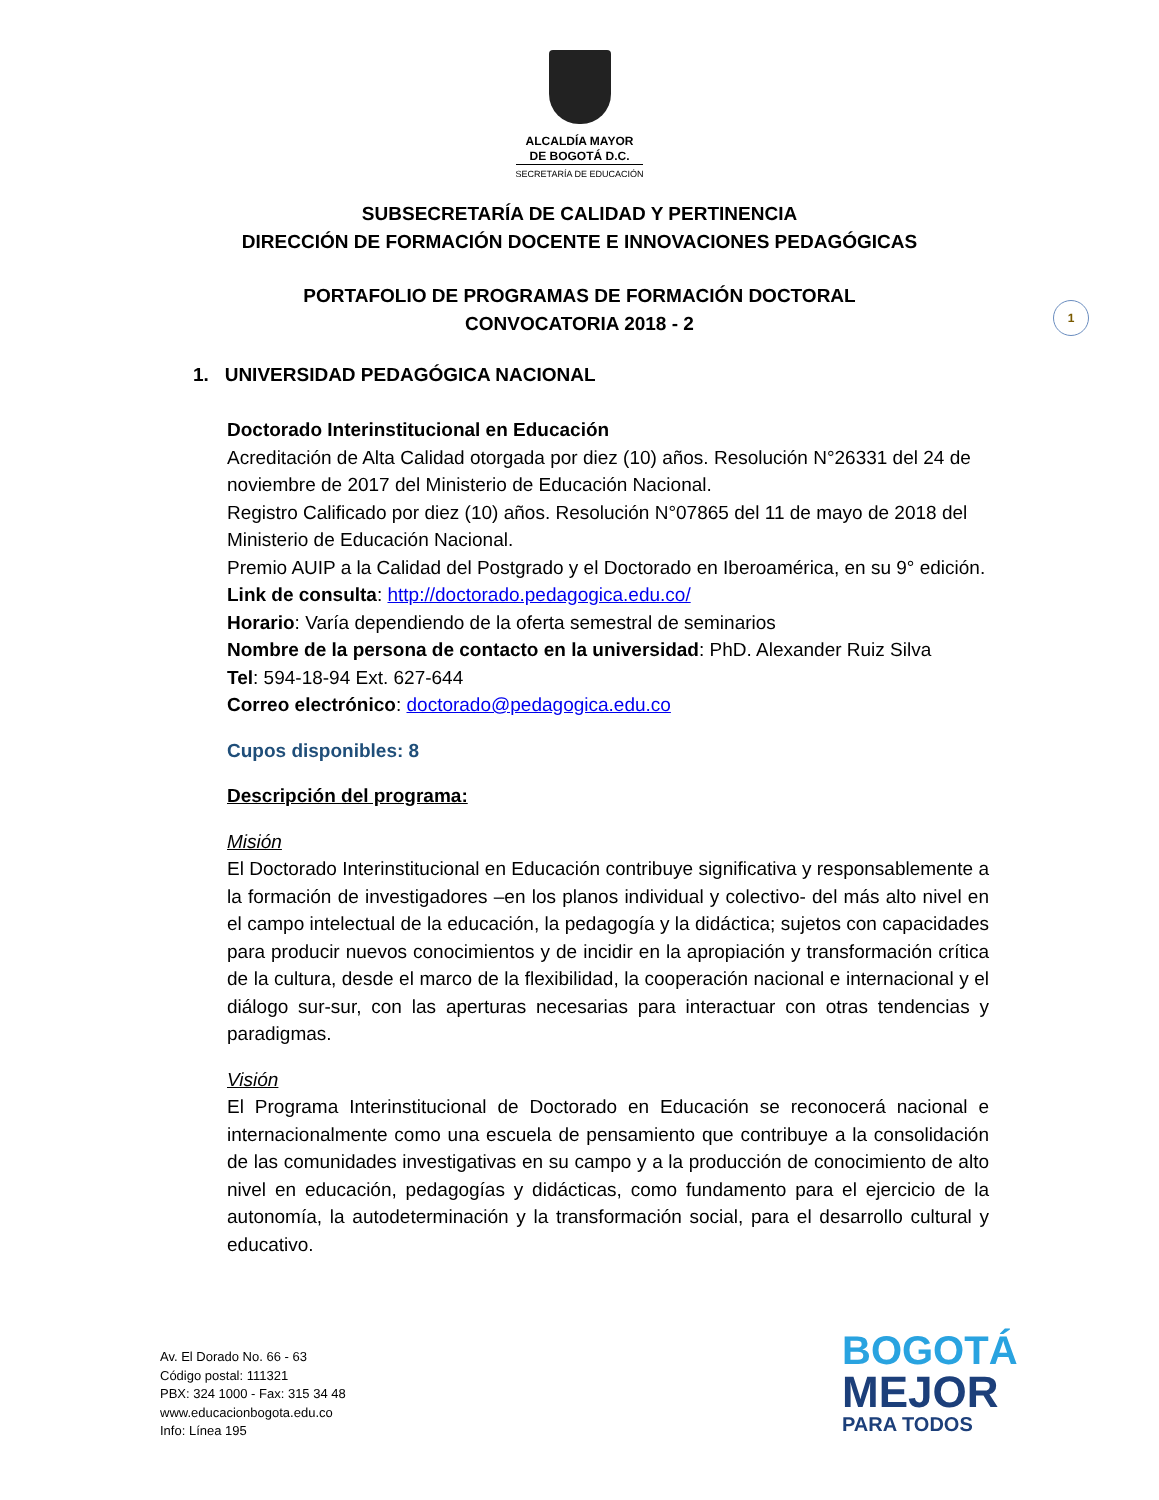ALCALDÍA MAYOR
DE BOGOTÁ D.C.
SECRETARÍA DE EDUCACIÓN
SUBSECRETARÍA DE CALIDAD Y PERTINENCIA
DIRECCIÓN DE FORMACIÓN DOCENTE E INNOVACIONES PEDAGÓGICAS
PORTAFOLIO DE PROGRAMAS DE FORMACIÓN DOCTORAL
CONVOCATORIA 2018 - 2
1
1. UNIVERSIDAD PEDAGÓGICA NACIONAL
Doctorado Interinstitucional en Educación
Acreditación de Alta Calidad otorgada por diez (10) años. Resolución N°26331 del 24 de noviembre de 2017 del Ministerio de Educación Nacional.
Registro Calificado por diez (10) años. Resolución N°07865 del 11 de mayo de 2018 del Ministerio de Educación Nacional.
Premio AUIP a la Calidad del Postgrado y el Doctorado en Iberoamérica, en su 9° edición.
Link de consulta: http://doctorado.pedagogica.edu.co/
Horario: Varía dependiendo de la oferta semestral de seminarios
Nombre de la persona de contacto en la universidad: PhD. Alexander Ruiz Silva
Tel: 594-18-94 Ext. 627-644
Correo electrónico: doctorado@pedagogica.edu.co
Cupos disponibles: 8
Descripción del programa:
Misión
El Doctorado Interinstitucional en Educación contribuye significativa y responsablemente a la formación de investigadores –en los planos individual y colectivo- del más alto nivel en el campo intelectual de la educación, la pedagogía y la didáctica; sujetos con capacidades para producir nuevos conocimientos y de incidir en la apropiación y transformación crítica de la cultura, desde el marco de la flexibilidad, la cooperación nacional e internacional y el diálogo sur-sur, con las aperturas necesarias para interactuar con otras tendencias y paradigmas.
Visión
El Programa Interinstitucional de Doctorado en Educación se reconocerá nacional e internacionalmente como una escuela de pensamiento que contribuye a la consolidación de las comunidades investigativas en su campo y a la producción de conocimiento de alto nivel en educación, pedagogías y didácticas, como fundamento para el ejercicio de la autonomía, la autodeterminación y la transformación social, para el desarrollo cultural y educativo.
Av. El Dorado No. 66 - 63
Código postal: 111321
PBX: 324 1000 - Fax: 315 34 48
www.educacionbogota.edu.co
Info: Línea 195
BOGOTÁ
MEJOR
PARA TODOS